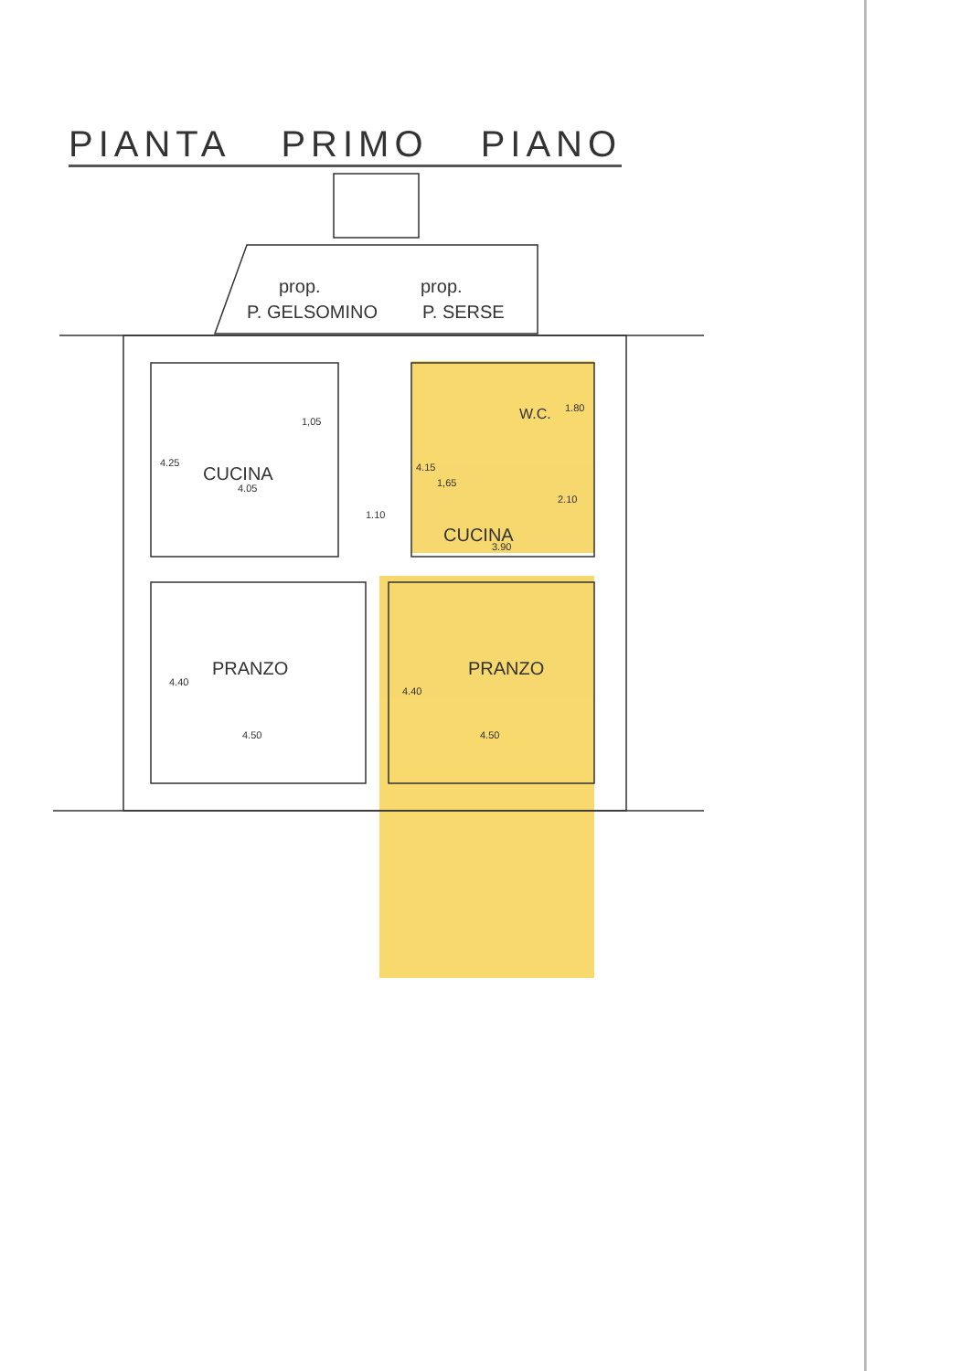PIANTA PRIMO PIANO
prop.
P. GELSOMINO
prop.
P. SERSE
CUCINA
CUCINA
W.C.
PRANZO
PRANZO
1,05
4.05
4.25
1,65
4.15
1.10
3.90
1.80
2.10
4.50
4.50
4.40
4.40